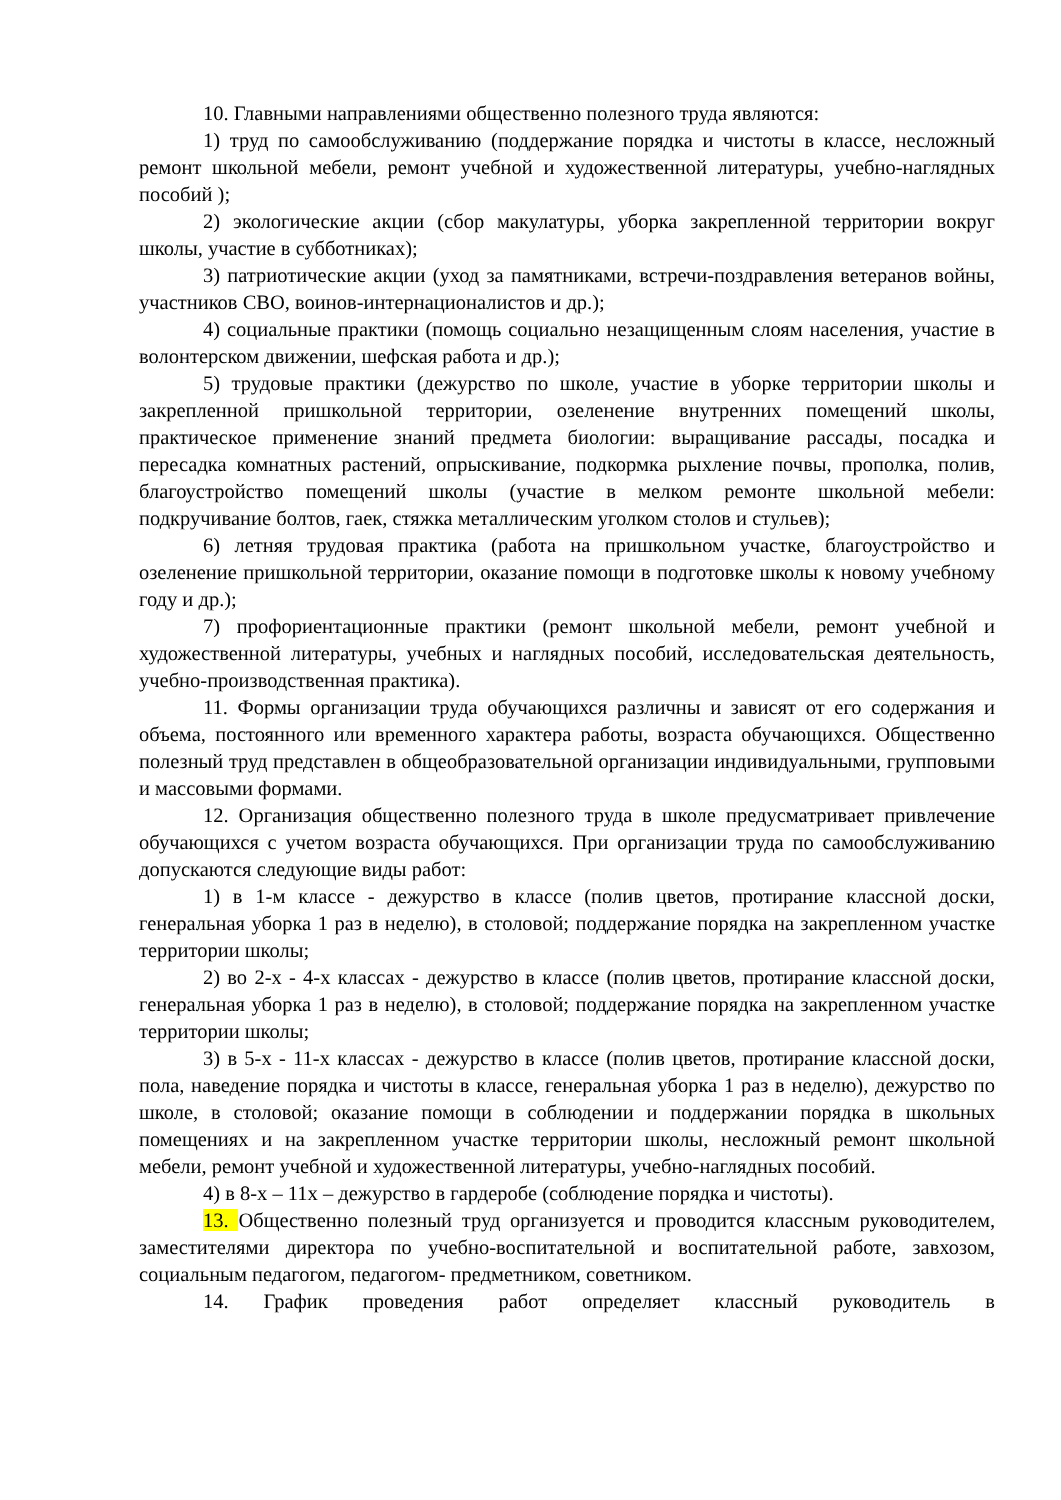10. Главными направлениями общественно полезного труда являются:
1) труд по самообслуживанию (поддержание порядка и чистоты в классе, несложный ремонт школьной мебели, ремонт учебной и художественной литературы, учебно-наглядных пособий );
2) экологические акции (сбор макулатуры, уборка закрепленной территории вокруг школы, участие в субботниках);
3) патриотические акции (уход за памятниками, встречи-поздравления ветеранов войны, участников СВО, воинов-интернационалистов и др.);
4) социальные практики (помощь социально незащищенным слоям населения, участие в волонтерском движении, шефская работа и др.);
5) трудовые практики (дежурство по школе, участие в уборке территории школы и закрепленной пришкольной территории, озеленение внутренних помещений школы, практическое применение знаний предмета биологии: выращивание рассады, посадка и пересадка комнатных растений, опрыскивание, подкормка рыхление почвы, прополка, полив, благоустройство помещений школы (участие в мелком ремонте школьной мебели: подкручивание болтов, гаек, стяжка металлическим уголком столов и стульев);
6) летняя трудовая практика (работа на пришкольном участке, благоустройство и озеленение пришкольной территории, оказание помощи в подготовке школы к новому учебному году и др.);
7) профориентационные практики (ремонт школьной мебели, ремонт учебной и художественной литературы, учебных и наглядных пособий, исследовательская деятельность, учебно-производственная практика).
11. Формы организации труда обучающихся различны и зависят от его содержания и объема, постоянного или временного характера работы, возраста обучающихся. Общественно полезный труд представлен в общеобразовательной организации индивидуальными, групповыми и массовыми формами.
12. Организация общественно полезного труда в школе предусматривает привлечение обучающихся с учетом возраста обучающихся. При организации труда по самообслуживанию допускаются следующие виды работ:
1) в 1-м классе - дежурство в классе (полив цветов, протирание классной доски, генеральная уборка 1 раз в неделю), в столовой; поддержание порядка на закрепленном участке территории школы;
2) во 2-х - 4-х классах - дежурство в классе (полив цветов, протирание классной доски, генеральная уборка 1 раз в неделю), в столовой; поддержание порядка на закрепленном участке территории школы;
3) в 5-х - 11-х классах - дежурство в классе (полив цветов, протирание классной доски, пола, наведение порядка и чистоты в классе, генеральная уборка 1 раз в неделю), дежурство по школе, в столовой; оказание помощи в соблюдении и поддержании порядка в школьных помещениях и на закрепленном участке территории школы, несложный ремонт школьной мебели, ремонт учебной и художественной литературы, учебно-наглядных пособий.
4) в 8-х – 11х – дежурство в гардеробе (соблюдение порядка и чистоты).
13. Общественно полезный труд организуется и проводится классным руководителем, заместителями директора по учебно-воспитательной и воспитательной работе, завхозом, социальным педагогом, педагогом- предметником, советником.
14. График проведения работ определяет классный руководитель в